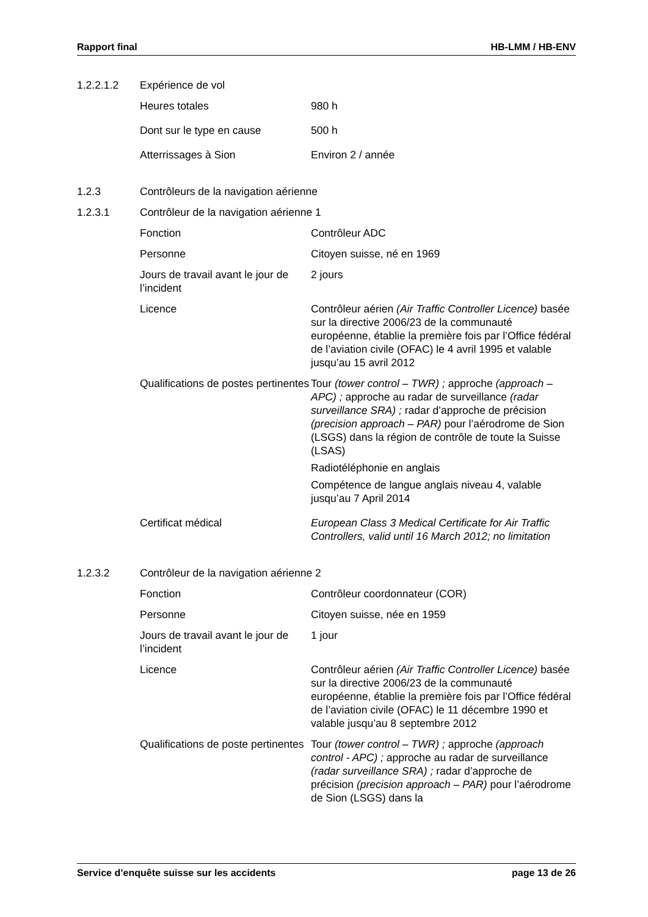Rapport final HB-LMM / HB-ENV
1.2.2.1.2 Expérience de vol
Heures totales 980 h
Dont sur le type en cause 500 h
Atterrissages à Sion Environ 2 / année
1.2.3 Contrôleurs de la navigation aérienne
1.2.3.1 Contrôleur de la navigation aérienne 1
Fonction Contrôleur ADC
Personne Citoyen suisse, né en 1969
Jours de travail avant le jour de l’incident
2 jours
Licence Contrôleur aérien (Air Traffic Controller Licence) basée sur la directive 2006/23 de la communauté européenne, établie la première fois par l’Office fédéral de l’aviation civile (OFAC) le 4 avril 1995 et valable jusqu’au 15 avril 2012
Qualifications de postes pertinentes
Tour (tower control – TWR) ; approche (approach – APC) ; approche au radar de surveillance (radar surveillance SRA) ; radar d’approche de précision (precision approach – PAR) pour l’aérodrome de Sion (LSGS) dans la région de contrôle de toute la Suisse (LSAS)
Radiotéléphonie en anglais
Compétence de langue anglais niveau 4, valable jusqu’au 7 April 2014
Certificat médical European Class 3 Medical Certificate for Air Traffic Controllers, valid until 16 March 2012; no limitation
1.2.3.2 Contrôleur de la navigation aérienne 2
Fonction Contrôleur coordonnateur (COR)
Personne Citoyen suisse, née en 1959
Jours de travail avant le jour de l’incident
1 jour
Licence Contrôleur aérien (Air Traffic Controller Licence) basée sur la directive 2006/23 de la communauté européenne, établie la première fois par l’Office fédéral de l’aviation civile (OFAC) le 11 décembre 1990 et valable jusqu’au 8 septembre 2012
Qualifications de poste pertinentes
Tour (tower control – TWR) ; approche (approach control - APC) ; approche au radar de surveillance (radar surveillance SRA) ; radar d’approche de précision (precision approach – PAR) pour l’aérodrome de Sion (LSGS) dans la
Service d’enquête suisse sur les accidents page 13 de 26